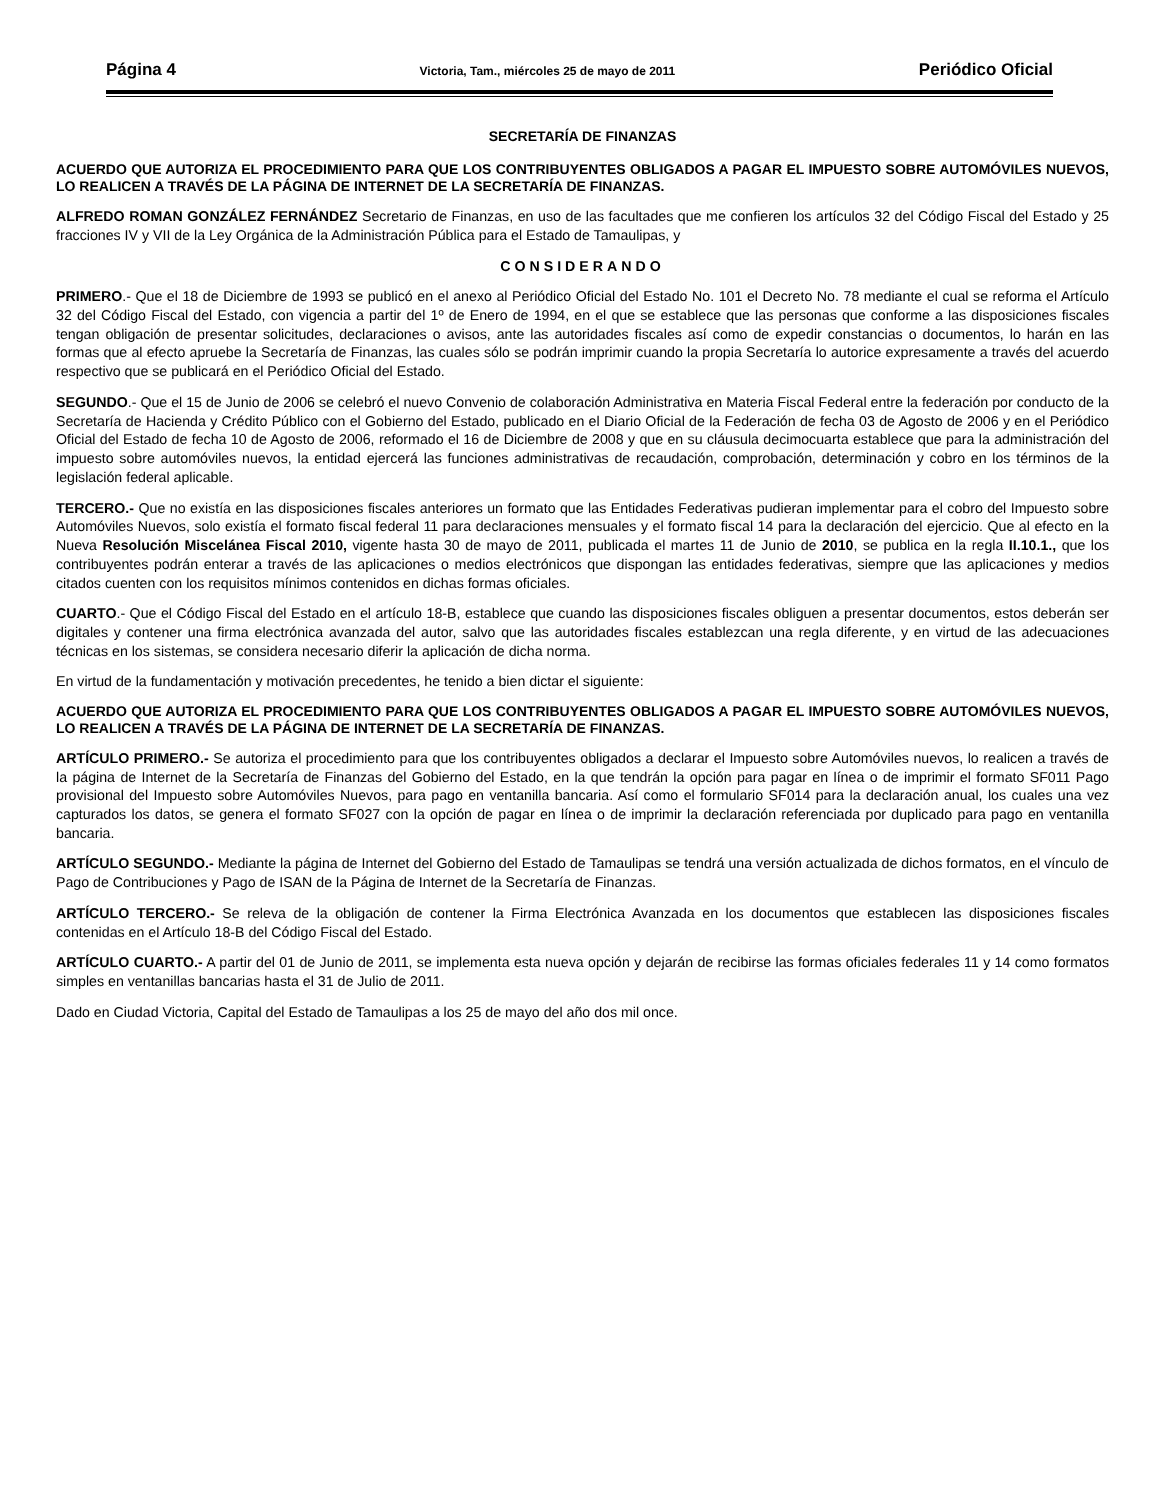Página 4 Victoria, Tam., miércoles 25 de mayo de 2011 Periódico Oficial
SECRETARÍA DE FINANZAS
ACUERDO QUE AUTORIZA EL PROCEDIMIENTO PARA QUE LOS CONTRIBUYENTES OBLIGADOS A PAGAR EL IMPUESTO SOBRE AUTOMÓVILES NUEVOS, LO REALICEN A TRAVÉS DE LA PÁGINA DE INTERNET DE LA SECRETARÍA DE FINANZAS.
ALFREDO ROMAN GONZÁLEZ FERNÁNDEZ Secretario de Finanzas, en uso de las facultades que me confieren los artículos 32 del Código Fiscal del Estado y 25 fracciones IV y VII de la Ley Orgánica de la Administración Pública para el Estado de Tamaulipas, y
CONSIDERANDO
PRIMERO.- Que el 18 de Diciembre de 1993 se publicó en el anexo al Periódico Oficial del Estado No. 101 el Decreto No. 78 mediante el cual se reforma el Artículo 32 del Código Fiscal del Estado, con vigencia a partir del 1º de Enero de 1994, en el que se establece que las personas que conforme a las disposiciones fiscales tengan obligación de presentar solicitudes, declaraciones o avisos, ante las autoridades fiscales así como de expedir constancias o documentos, lo harán en las formas que al efecto apruebe la Secretaría de Finanzas, las cuales sólo se podrán imprimir cuando la propia Secretaría lo autorice expresamente a través del acuerdo respectivo que se publicará en el Periódico Oficial del Estado.
SEGUNDO.- Que el 15 de Junio de 2006 se celebró el nuevo Convenio de colaboración Administrativa en Materia Fiscal Federal entre la federación por conducto de la Secretaría de Hacienda y Crédito Público con el Gobierno del Estado, publicado en el Diario Oficial de la Federación de fecha 03 de Agosto de 2006 y en el Periódico Oficial del Estado de fecha 10 de Agosto de 2006, reformado el 16 de Diciembre de 2008 y que en su cláusula decimocuarta establece que para la administración del impuesto sobre automóviles nuevos, la entidad ejercerá las funciones administrativas de recaudación, comprobación, determinación y cobro en los términos de la legislación federal aplicable.
TERCERO.- Que no existía en las disposiciones fiscales anteriores un formato que las Entidades Federativas pudieran implementar para el cobro del Impuesto sobre Automóviles Nuevos, solo existía el formato fiscal federal 11 para declaraciones mensuales y el formato fiscal 14 para la declaración del ejercicio. Que al efecto en la Nueva Resolución Miscelánea Fiscal 2010, vigente hasta 30 de mayo de 2011, publicada el martes 11 de Junio de 2010, se publica en la regla II.10.1., que los contribuyentes podrán enterar a través de las aplicaciones o medios electrónicos que dispongan las entidades federativas, siempre que las aplicaciones y medios citados cuenten con los requisitos mínimos contenidos en dichas formas oficiales.
CUARTO.- Que el Código Fiscal del Estado en el artículo 18-B, establece que cuando las disposiciones fiscales obliguen a presentar documentos, estos deberán ser digitales y contener una firma electrónica avanzada del autor, salvo que las autoridades fiscales establezcan una regla diferente, y en virtud de las adecuaciones técnicas en los sistemas, se considera necesario diferir la aplicación de dicha norma.
En virtud de la fundamentación y motivación precedentes, he tenido a bien dictar el siguiente:
ACUERDO QUE AUTORIZA EL PROCEDIMIENTO PARA QUE LOS CONTRIBUYENTES OBLIGADOS A PAGAR EL IMPUESTO SOBRE AUTOMÓVILES NUEVOS, LO REALICEN A TRAVÉS DE LA PÁGINA DE INTERNET DE LA SECRETARÍA DE FINANZAS.
ARTÍCULO PRIMERO.- Se autoriza el procedimiento para que los contribuyentes obligados a declarar el Impuesto sobre Automóviles nuevos, lo realicen a través de la página de Internet de la Secretaría de Finanzas del Gobierno del Estado, en la que tendrán la opción para pagar en línea o de imprimir el formato SF011 Pago provisional del Impuesto sobre Automóviles Nuevos, para pago en ventanilla bancaria. Así como el formulario SF014 para la declaración anual, los cuales una vez capturados los datos, se genera el formato SF027 con la opción de pagar en línea o de imprimir la declaración referenciada por duplicado para pago en ventanilla bancaria.
ARTÍCULO SEGUNDO.- Mediante la página de Internet del Gobierno del Estado de Tamaulipas se tendrá una versión actualizada de dichos formatos, en el vínculo de Pago de Contribuciones y Pago de ISAN de la Página de Internet de la Secretaría de Finanzas.
ARTÍCULO TERCERO.- Se releva de la obligación de contener la Firma Electrónica Avanzada en los documentos que establecen las disposiciones fiscales contenidas en el Artículo 18-B del Código Fiscal del Estado.
ARTÍCULO CUARTO.- A partir del 01 de Junio de 2011, se implementa esta nueva opción y dejarán de recibirse las formas oficiales federales 11 y 14 como formatos simples en ventanillas bancarias hasta el 31 de Julio de 2011.
Dado en Ciudad Victoria, Capital del Estado de Tamaulipas a los 25 de mayo del año dos mil once.